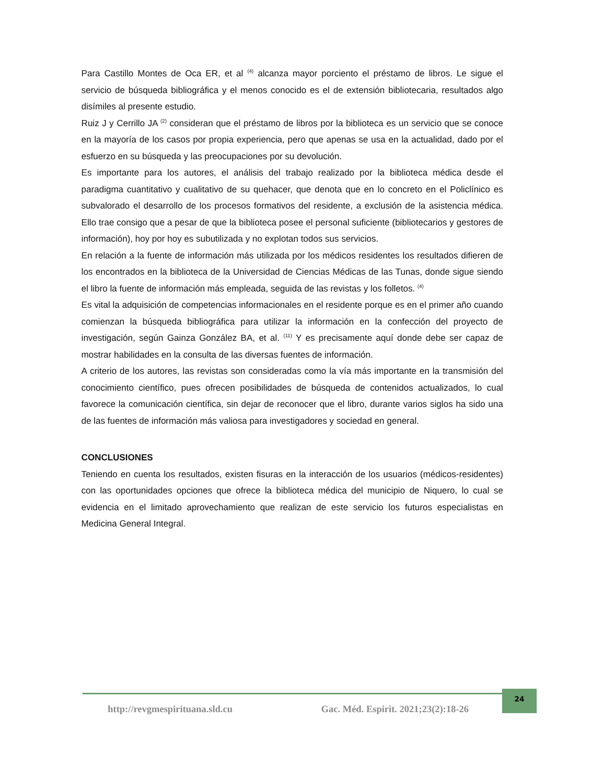Para Castillo Montes de Oca ER, et al <sup>(4)</sup> alcanza mayor porciento el préstamo de libros. Le sigue el servicio de búsqueda bibliográfica y el menos conocido es el de extensión bibliotecaria, resultados algo disímiles al presente estudio.
Ruiz J y Cerrillo JA <sup>(2)</sup> consideran que el préstamo de libros por la biblioteca es un servicio que se conoce en la mayoría de los casos por propia experiencia, pero que apenas se usa en la actualidad, dado por el esfuerzo en su búsqueda y las preocupaciones por su devolución.
Es importante para los autores, el análisis del trabajo realizado por la biblioteca médica desde el paradigma cuantitativo y cualitativo de su quehacer, que denota que en lo concreto en el Policlínico es subvalorado el desarrollo de los procesos formativos del residente, a exclusión de la asistencia médica. Ello trae consigo que a pesar de que la biblioteca posee el personal suficiente (bibliotecarios y gestores de información), hoy por hoy es subutilizada y no explotan todos sus servicios.
En relación a la fuente de información más utilizada por los médicos residentes los resultados difieren de los encontrados en la biblioteca de la Universidad de Ciencias Médicas de las Tunas, donde sigue siendo el libro la fuente de información más empleada, seguida de las revistas y los folletos. <sup>(4)</sup>
Es vital la adquisición de competencias informacionales en el residente porque es en el primer año cuando comienzan la búsqueda bibliográfica para utilizar la información en la confección del proyecto de investigación, según Gainza González BA, et al. <sup>(11)</sup> Y es precisamente aquí donde debe ser capaz de mostrar habilidades en la consulta de las diversas fuentes de información.
A criterio de los autores, las revistas son consideradas como la vía más importante en la transmisión del conocimiento científico, pues ofrecen posibilidades de búsqueda de contenidos actualizados, lo cual favorece la comunicación científica, sin dejar de reconocer que el libro, durante varios siglos ha sido una de las fuentes de información más valiosa para investigadores y sociedad en general.
CONCLUSIONES
Teniendo en cuenta los resultados, existen fisuras en la interacción de los usuarios (médicos-residentes) con las oportunidades opciones que ofrece la biblioteca médica del municipio de Niquero, lo cual se evidencia en el limitado aprovechamiento que realizan de este servicio los futuros especialistas en Medicina General Integral.
http://revgmespirituana.sld.cu Gac. Méd. Espirit. 2021;23(2):18-26 24